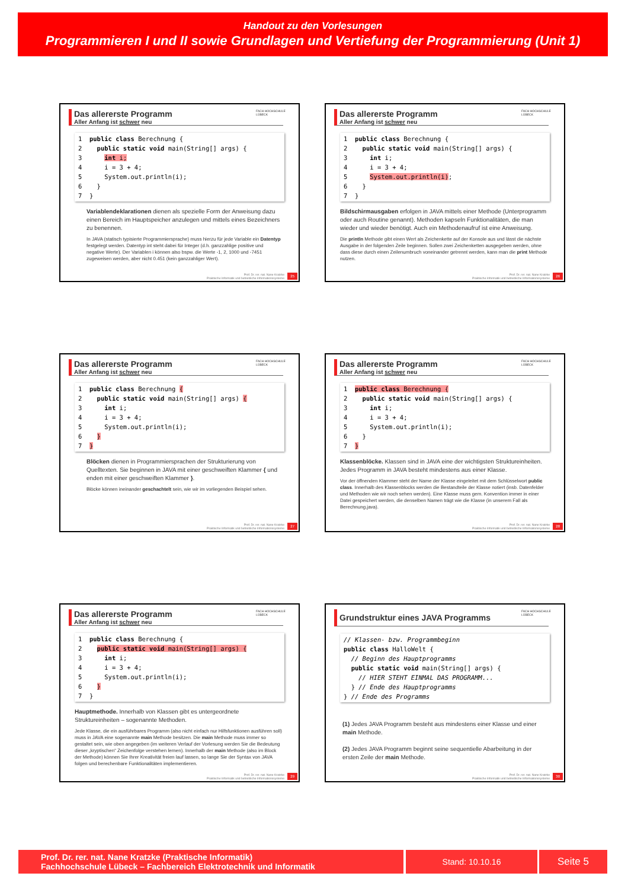Handout zu den Vorlesungen
Programmieren I und II sowie Grundlagen und Vertiefung der Programmierung (Unit 1)
FACH HOCHSCHULE LÜBECK
Das allererste Programm
Aller Anfang ist schwer neu
1  public class Berechnung {
2    public static void main(String[] args) {
3      int i;
4      i = 3 + 4;
5      System.out.println(i);
6    }
7  }
Variablendeklarationen dienen als spezielle Form der Anweisung dazu einen Bereich im Hauptspeicher anzulegen und mittels eines Bezeichners zu benennen.
In JAVA (statisch typisierte Programmiersprache) muss hierzu für jede Variable ein Datentyp festgelegt werden. Datentyp int steht dabei für Integer (d.h. ganzzahlige positive und negative Werte). Der Variablen i können also bspw. die Werte -1, 2, 1000 und -7451 zugeweisen werden, aber nicht 0.451 (kein ganzzahliger Wert).
Prof. Dr. rer. nat. Nane Kratzke
Praktische Informatik und betriebliche Informationssysteme
25
FACH HOCHSCHULE LÜBECK
Das allererste Programm
Aller Anfang ist schwer neu
1  public class Berechnung {
2    public static void main(String[] args) {
3      int i;
4      i = 3 + 4;
5      System.out.println(i);
6    }
7  }
Bildschirmausgaben erfolgen in JAVA mittels einer Methode (Unterprogramm oder auch Routine genannt). Methoden kapseln Funktionalitäten, die man wieder und wieder benötigt. Auch ein Methodenaufruf ist eine Anweisung.
Die println Methode gibt einen Wert als Zeichenkette auf der Konsole aus und lässt die nächste Ausgabe in der folgenden Zeile beginnen. Sollen zwei Zeichenketten ausgegeben werden, ohne dass diese durch einen Zeilenumbruch voneinander getrennt werden, kann man die print Methode nutzen.
Prof. Dr. rer. nat. Nane Kratzke
Praktische Informatik und betriebliche Informationssysteme
26
FACH HOCHSCHULE LÜBECK
Das allererste Programm
Aller Anfang ist schwer neu
1  public class Berechnung {
2    public static void main(String[] args) {
3      int i;
4      i = 3 + 4;
5      System.out.println(i);
6    }
7  }
Blöcken dienen in Programmiersprachen der Strukturierung von Quelltexten. Sie beginnen in JAVA mit einer geschweiften Klammer { und enden mit einer geschweiften Klammer }.
Blöcke können ineinander geschachtelt sein, wie wir im vorliegenden Beispiel sehen.
Prof. Dr. rer. nat. Nane Kratzke
Praktische Informatik und betriebliche Informationssysteme
27
FACH HOCHSCHULE LÜBECK
Das allererste Programm
Aller Anfang ist schwer neu
1  public class Berechnung {
2    public static void main(String[] args) {
3      int i;
4      i = 3 + 4;
5      System.out.println(i);
6    }
7  }
Klassenblöcke. Klassen sind in JAVA eine der wichtigsten Struktureinheiten. Jedes Programm in JAVA besteht mindestens aus einer Klasse.
Vor der öffnenden Klammer steht der Name der Klasse eingeleitet mit dem Schlüsselwort public class. Innerhalb des Klassenblocks werden die Bestandteile der Klasse notiert (insb. Datenfelder und Methoden wie wir noch sehen werden). Eine Klasse muss gem. Konvention immer in einer Datei gespeichert werden, die denselben Namen trägt wie die Klasse (in unserem Fall als Berechnung.java).
Prof. Dr. rer. nat. Nane Kratzke
Praktische Informatik und betriebliche Informationssysteme
28
FACH HOCHSCHULE LÜBECK
Das allererste Programm
Aller Anfang ist schwer neu
1  public class Berechnung {
2    public static void main(String[] args) {
3      int i;
4      i = 3 + 4;
5      System.out.println(i);
6    }
7  }
Hauptmethode. Innerhalb von Klassen gibt es untergeordnete Struktureinheiten – sogenannte Methoden.
Jede Klasse, die ein ausführbares Programm (also nicht einfach nur Hilfsfunktionen ausführen soll) muss in JAVA eine sogenannte main Methode besitzen. Die main Methode muss immer so gestaltet sein, wie oben angegeben (im weiteren Verlauf der Vorlesung werden Sie die Bedeutung dieser „kryptischen“ Zeichenfolge verstehen lernen). Innerhalb der main Methode (also im Block der Methode) können Sie Ihrer Kreativität freien lauf lassen, so lange Sie der Syntax von JAVA folgen und berechenbare Funktionalitäten implementieren.
Prof. Dr. rer. nat. Nane Kratzke
Praktische Informatik und betriebliche Informationssysteme
29
FACH HOCHSCHULE LÜBECK
Grundstruktur eines JAVA Programms
// Klassen- bzw. Programmbeginn
public class HalloWelt {
  // Beginn des Hauptprogramms
  public static void main(String[] args) {
    // HIER STEHT EINMAL DAS PROGRAMM...
  } // Ende des Hauptprogramms
} // Ende des Programms
(1) Jedes JAVA Programm besteht aus mindestens einer Klasse und einer main Methode.
(2) Jedes JAVA Programm beginnt seine sequentielle Abarbeitung in der ersten Zeile der main Methode.
Prof. Dr. rer. nat. Nane Kratzke
Praktische Informatik und betriebliche Informationssysteme
30
Prof. Dr. rer. nat. Nane Kratzke (Praktische Informatik)
Fachhochschule Lübeck – Fachbereich Elektrotechnik und Informatik
Stand: 10.10.16 Seite 5